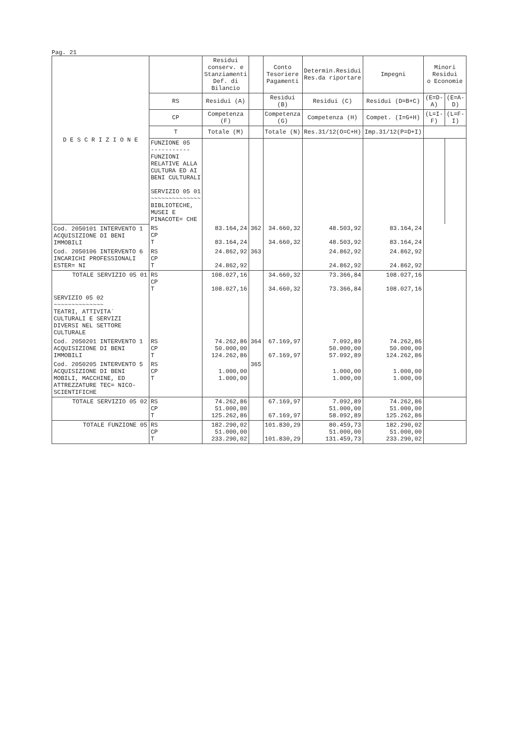Pag. 21
| D E S C R I Z I O N E | | Residui conserv. e Stanziamenti Def. di Bilancio | | Conto Tesoriere Pagamenti | Determin.Residui Res.da riportare | Impegni | Minori Residui o Economie | |
| --- | --- | --- | --- | --- | --- | --- | --- | --- |
| | RS | Residui (A) | | Residui (B) | Residui (C) | Residui (D=B+C) | (E=D-A) | (E=A-D) |
| | CP | Competenza (F) | | Competenza (G) | Competenza (H) | Compet. (I=G+H) | (L=I-F) | (L=F-I) |
| | T | Totale (M) | | Totale (N) | Res.31/12(O=C+H) | Imp.31/12(P=D+I) | | |
| | FUNZIONE 05 ----------- FUNZIONI RELATIVE ALLA CULTURA ED AI BENI CULTURALI SERVIZIO 05 01 ~~~~~~~~~~~~~~ BIBLIOTECHE, MUSEI E PINACOTE= CHE | | | | | | | |
| Cod. 2050101 INTERVENTO 1 ACQUISIZIONE DI BENI IMMOBILI | RS CP T | 83.164,24 83.164,24 | 362 | 34.660,32 34.660,32 | 48.503,92 48.503,92 | 83.164,24 83.164,24 | | |
| Cod. 2050106 INTERVENTO 6 INCARICHI PROFESSIONALI ESTER= NI | RS CP T | 24.862,92 24.862,92 | 363 | | 24.862,92 24.862,92 | 24.862,92 24.862,92 | | |
| TOTALE SERVIZIO 05 01 | RS CP T | 108.027,16 108.027,16 | | 34.660,32 34.660,32 | 73.366,84 73.366,84 | 108.027,16 108.027,16 | | |
| SERVIZIO 05 02 ~~~~~~~~~~~~~~ TEATRI, ATTIVITA` CULTURALI E SERVIZI DIVERSI NEL SETTORE CULTURALE | | | | | | | | |
| Cod. 2050201 INTERVENTO 1 ACQUISIZIONE DI BENI IMMOBILI | RS CP T | 74.262,86 50.000,00 124.262,86 | 364 | 67.169,97 67.169,97 | 7.092,89 50.000,00 57.092,89 | 74.262,86 50.000,00 124.262,86 | | |
| Cod. 2050205 INTERVENTO 5 ACQUISIZIONE DI BENI MOBILI, MACCHINE, ED ATTREZZATURE TEC= NICO-SCIENTIFICHE | RS CP T | 1.000,00 1.000,00 | 365 | | 1.000,00 1.000,00 | 1.000,00 1.000,00 | | |
| TOTALE SERVIZIO 05 02 | RS CP T | 74.262,86 51.000,00 125.262,86 | | 67.169,97 67.169,97 | 7.092,89 51.000,00 58.092,89 | 74.262,86 51.000,00 125.262,86 | | |
| TOTALE FUNZIONE 05 | RS CP T | 182.290,02 51.000,00 233.290,02 | | 101.830,29 101.830,29 | 80.459,73 51.000,00 131.459,73 | 182.290,02 51.000,00 233.290,02 | | |